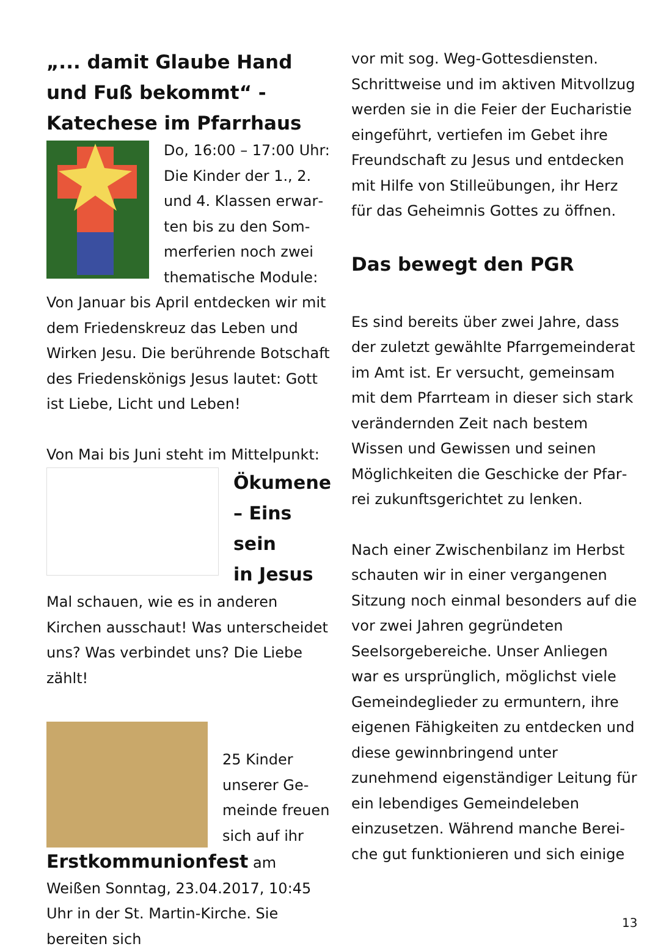„... damit Glaube Hand und Fuß bekommt“ -
Katechese im Pfarrhaus
Do, 16:00 – 17:00 Uhr: Die Kinder der 1., 2. und 4. Klassen erwar­ten bis zu den Som­merferien noch zwei thematische Module: Von Januar bis April entdecken wir mit dem Friedenskreuz das Leben und Wirken Jesu. Die berührende Botschaft des Friedenskönigs Jesus lautet: Gott ist Liebe, Licht und Leben!
Von Mai bis Juni steht im Mittelpunkt:
Ökumene
– Eins sein
in Jesus
Mal schauen, wie es in anderen Kirchen ausschaut! Was unterscheidet uns? Was verbin­det uns? Die Liebe zählt!
25 Kinder unserer Ge­meinde freu­en sich auf ihr Erstkommunionfest am Weißen Sonntag, 23.04.2017, 10:45 Uhr in der St. Martin-Kirche. Sie bereiten sich
vor mit sog. Weg-Gottesdiensten. Schrittweise und im aktiven Mitvoll­zug werden sie in die Feier der Eu­charistie eingeführt, vertiefen im Ge­bet ihre Freundschaft zu Jesus und entdecken mit Hilfe von Stilleübun­gen, ihr Herz für das Geheimnis Got­tes zu öffnen.
Das bewegt den PGR
Es sind bereits über zwei Jahre, dass der zuletzt gewählte Pfarrgemeinde­rat im Amt ist. Er versucht, gemein­sam mit dem Pfarrteam in dieser sich stark verändernden Zeit nach bestem Wissen und Gewissen und seinen Möglichkeiten die Geschicke der Pfar­rei zukunftsgerichtet zu lenken.
Nach einer Zwischenbilanz im Herbst schauten wir in einer vergangenen Sitzung noch einmal besonders auf die vor zwei Jahren gegründeten Seelsorgebereiche. Unser Anliegen war es ursprünglich, möglichst viele Gemeindeglieder zu ermuntern, ihre eigenen Fähigkeiten zu entdecken und diese gewinnbringend unter zunehmend eigenständiger Leitung für ein lebendiges Gemeindeleben einzusetzen. Während manche Berei­che gut funktionieren und sich einige
13